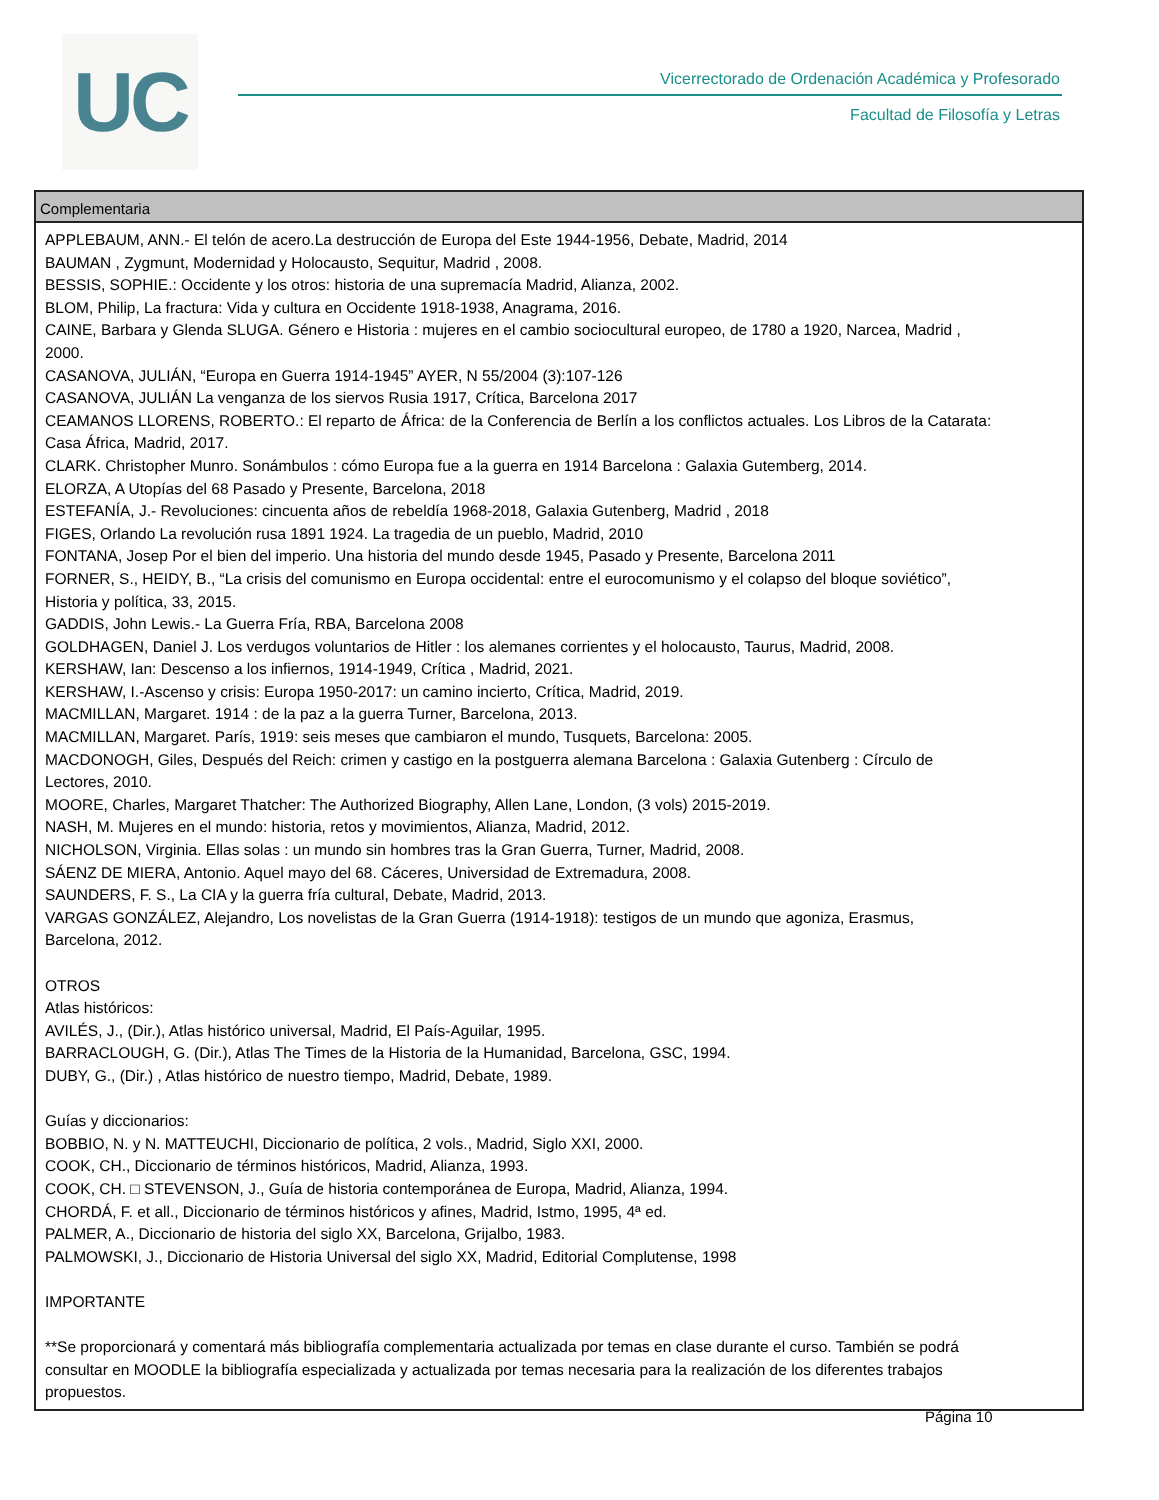UC
Vicerrectorado de Ordenación Académica y Profesorado
Facultad de Filosofía y Letras
| Complementaria |
| --- |
| APPLEBAUM, ANN.- El telón de acero.La destrucción de Europa del Este 1944-1956, Debate, Madrid, 2014 BAUMAN , Zygmunt, Modernidad y Holocausto, Sequitur, Madrid , 2008. BESSIS, SOPHIE.: Occidente y los otros: historia de una supremacía Madrid, Alianza, 2002. BLOM, Philip, La fractura: Vida y cultura en Occidente 1918-1938, Anagrama, 2016. CAINE, Barbara y Glenda SLUGA. Género e Historia : mujeres en el cambio sociocultural europeo, de 1780 a 1920, Narcea, Madrid , 2000. CASANOVA, JULIÁN, “Europa en Guerra 1914-1945” AYER, N 55/2004 (3):107-126 CASANOVA, JULIÁN La venganza de los siervos Rusia 1917, Crítica, Barcelona 2017 CEAMANOS LLORENS, ROBERTO.: El reparto de África: de la Conferencia de Berlín a los conflictos actuales. Los Libros de la Catarata: Casa África, Madrid, 2017. CLARK. Christopher Munro. Sonámbulos : cómo Europa fue a la guerra en 1914 Barcelona : Galaxia Gutemberg, 2014. ELORZA, A Utopías del 68 Pasado y Presente, Barcelona, 2018 ESTEFANÍA, J.- Revoluciones: cincuenta años de rebeldía 1968-2018, Galaxia Gutenberg, Madrid , 2018 FIGES, Orlando La revolución rusa 1891 1924. La tragedia de un pueblo, Madrid, 2010 FONTANA, Josep Por el bien del imperio. Una historia del mundo desde 1945, Pasado y Presente, Barcelona 2011 FORNER, S., HEIDY, B., “La crisis del comunismo en Europa occidental: entre el eurocomunismo y el colapso del bloque soviético”, Historia y política, 33, 2015. GADDIS, John Lewis.- La Guerra Fría, RBA, Barcelona 2008 GOLDHAGEN, Daniel J. Los verdugos voluntarios de Hitler : los alemanes corrientes y el holocausto, Taurus, Madrid, 2008. KERSHAW, Ian: Descenso a los infiernos, 1914-1949, Crítica , Madrid, 2021. KERSHAW, I.-Ascenso y crisis: Europa 1950-2017: un camino incierto, Crítica, Madrid, 2019. MACMILLAN, Margaret. 1914 : de la paz a la guerra Turner, Barcelona, 2013. MACMILLAN, Margaret. París, 1919: seis meses que cambiaron el mundo, Tusquets, Barcelona: 2005. MACDONOGH, Giles, Después del Reich: crimen y castigo en la postguerra alemana Barcelona : Galaxia Gutenberg : Círculo de Lectores, 2010. MOORE, Charles, Margaret Thatcher: The Authorized Biography, Allen Lane, London, (3 vols) 2015-2019. NASH, M. Mujeres en el mundo: historia, retos y movimientos, Alianza, Madrid, 2012. NICHOLSON, Virginia. Ellas solas : un mundo sin hombres tras la Gran Guerra, Turner, Madrid, 2008. SÁENZ DE MIERA, Antonio. Aquel mayo del 68. Cáceres, Universidad de Extremadura, 2008. SAUNDERS, F. S., La CIA y la guerra fría cultural, Debate, Madrid, 2013. VARGAS GONZÁLEZ, Alejandro, Los novelistas de la Gran Guerra (1914-1918): testigos de un mundo que agoniza, Erasmus, Barcelona, 2012. OTROS Atlas históricos: AVILÉS, J., (Dir.), Atlas histórico universal, Madrid, El País-Aguilar, 1995. BARRACLOUGH, G. (Dir.), Atlas The Times de la Historia de la Humanidad, Barcelona, GSC, 1994. DUBY, G., (Dir.) , Atlas histórico de nuestro tiempo, Madrid, Debate, 1989. Guías y diccionarios: BOBBIO, N. y N. MATTEUCHI, Diccionario de política, 2 vols., Madrid, Siglo XXI, 2000. COOK, CH., Diccionario de términos históricos, Madrid, Alianza, 1993. COOK, CH. □ STEVENSON, J., Guía de historia contemporánea de Europa, Madrid, Alianza, 1994. CHORDÁ, F. et all., Diccionario de términos históricos y afines, Madrid, Istmo, 1995, 4ª ed. PALMER, A., Diccionario de historia del siglo XX, Barcelona, Grijalbo, 1983. PALMOWSKI, J., Diccionario de Historia Universal del siglo XX, Madrid, Editorial Complutense, 1998 IMPORTANTE **Se proporcionará y comentará más bibliografía complementaria actualizada por temas en clase durante el curso. También se podrá consultar en MOODLE la bibliografía especializada y actualizada por temas necesaria para la realización de los diferentes trabajos propuestos. |
Página 10